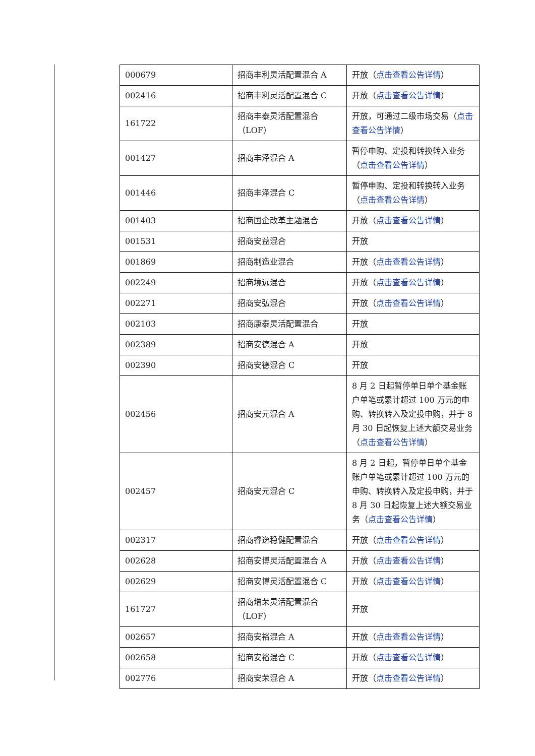| 000679 | 招商丰利灵活配置混合 A | 开放（ 点击查看公告详情 ） |
| 002416 | 招商丰利灵活配置混合 C | 开放（ 点击查看公告详情 ） |
| 161722 | 招商丰泰灵活配置混合（LOF） | 开放，可通过二级市场交易（ 点击查看公告详情 ） |
| 001427 | 招商丰泽混合 A | 暂停申购、定投和转换转入业务（ 点击查看公告详情 ） |
| 001446 | 招商丰泽混合 C | 暂停申购、定投和转换转入业务（ 点击查看公告详情 ） |
| 001403 | 招商国企改革主题混合 | 开放（ 点击查看公告详情 ） |
| 001531 | 招商安益混合 | 开放 |
| 001869 | 招商制造业混合 | 开放（ 点击查看公告详情 ） |
| 002249 | 招商境远混合 | 开放（ 点击查看公告详情 ） |
| 002271 | 招商安弘混合 | 开放（ 点击查看公告详情 ） |
| 002103 | 招商康泰灵活配置混合 | 开放 |
| 002389 | 招商安德混合 A | 开放 |
| 002390 | 招商安德混合 C | 开放 |
| 002456 | 招商安元混合 A | 8 月 2 日起暂停单日单个基金账户单笔或累计超过 100 万元的申购、转换转入及定投申购，并于 8 月 30 日起恢复上述大额交易业务（ 点击查看公告详情 ） |
| 002457 | 招商安元混合 C | 8 月 2 日起，暂停单日单个基金账户单笔或累计超过 100 万元的申购、转换转入及定投申购，并于 8 月 30 日起恢复上述大额交易业务（ 点击查看公告详情 ） |
| 002317 | 招商睿逸稳健配置混合 | 开放（ 点击查看公告详情 ） |
| 002628 | 招商安博灵活配置混合 A | 开放（ 点击查看公告详情 ） |
| 002629 | 招商安博灵活配置混合 C | 开放（ 点击查看公告详情 ） |
| 161727 | 招商增荣灵活配置混合（LOF） | 开放 |
| 002657 | 招商安裕混合 A | 开放（ 点击查看公告详情 ） |
| 002658 | 招商安裕混合 C | 开放（ 点击查看公告详情 ） |
| 002776 | 招商安荣混合 A | 开放（ 点击查看公告详情 ） |